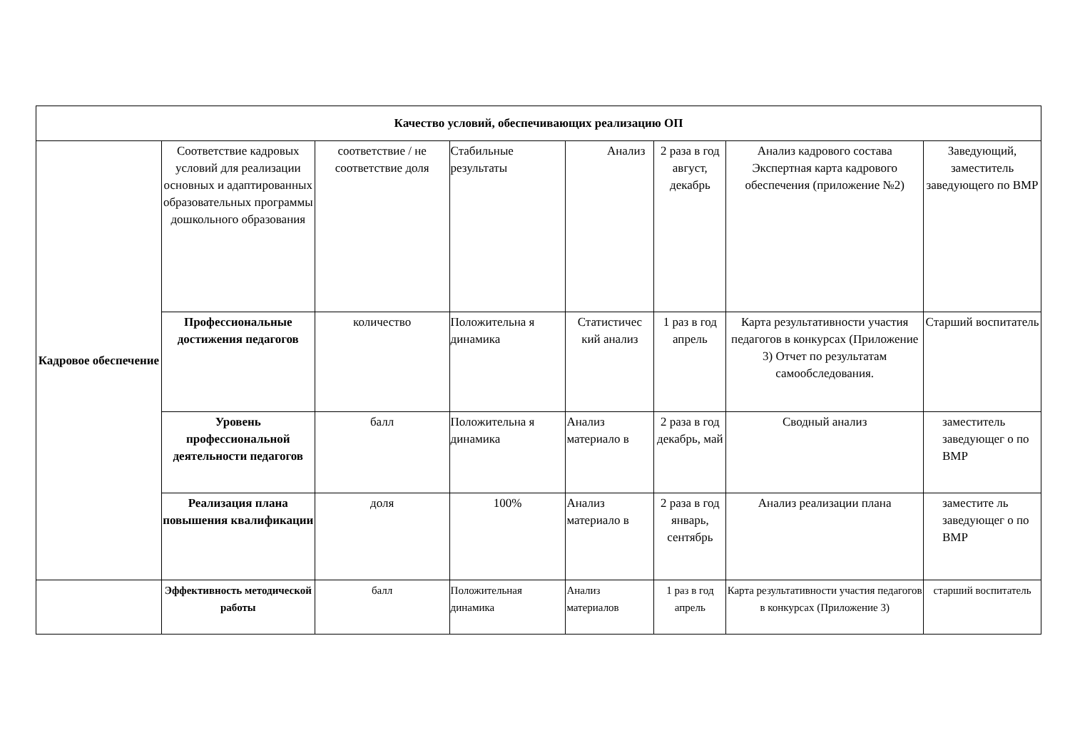| Качество условий, обеспечивающих реализацию ОП | | | | | | | |
| Кадровое обеспечение | Соответствие кадровых условий для реализации основных и адаптированных образовательных программы дошкольного образования | соответствие / не соответствие доля | Стабильные результаты | Анализ | 2 раза в год август, декабрь | Анализ кадрового состава Экспертная карта кадрового обеспечения (приложение №2) | Заведующий, заместитель заведующего по ВМР |
| | Профессиональные достижения педагогов | количество | Положительна я динамика | Статистичес кий анализ | 1 раз в год апрель | Карта результативности участия педагогов в конкурсах (Приложение 3) Отчет по результатам самообследования. | Старший воспитатель |
| | Уровень профессиональной деятельности педагогов | балл | Положительна я динамика | Анализ материало в | 2 раза в год декабрь, май | Сводный анализ | заместитель заведующег о по ВМР |
| | Реализация плана повышения квалификации | доля | 100% | Анализ материало в | 2 раза в год январь, сентябрь | Анализ реализации плана | заместите ль заведующег о по ВМР |
| | Эффективность методической работы | балл | Положительная динамика | Анализ материалов | 1 раз в год апрель | Карта результативности участия педагогов в конкурсах (Приложение 3) | старший воспитатель |